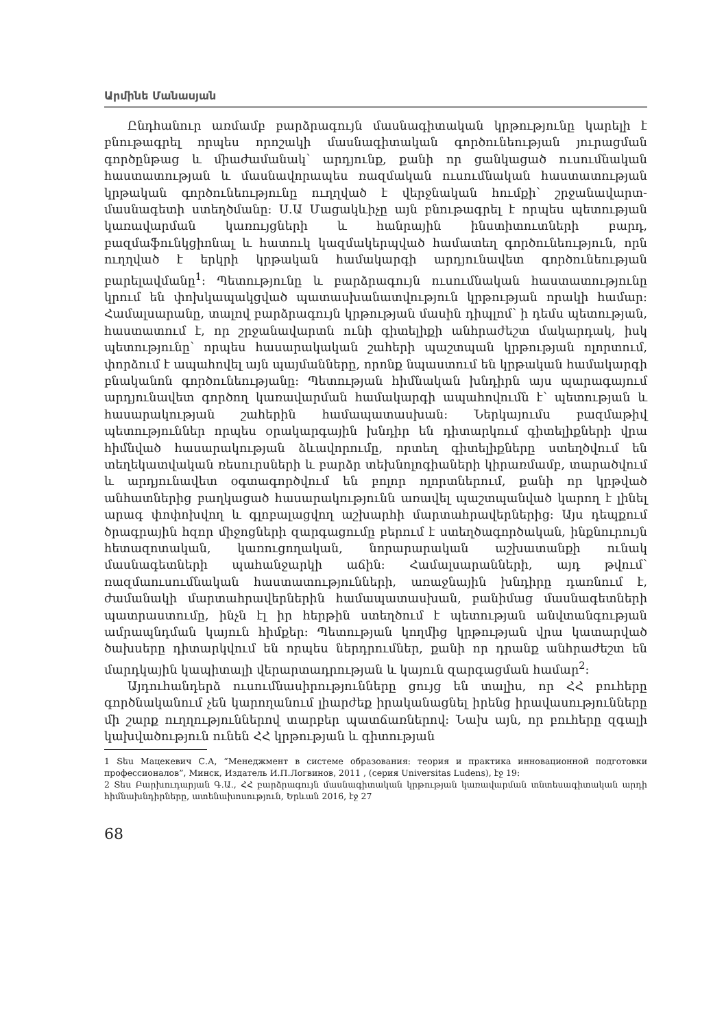Արմինե Մանասյան
Ընդհանուր առմամբ բարձրագույն մասնագիտական կրթությունը կարելի է բնութագրել որպես որոշակի մասնագիտական գործունեության յուրացման գործընթաց և միաժամանակ՝ արդյունք, քանի որ ցանկացած ուսումնական հաստատության և մասնավորապես ռազմական ուսումնական հաստատության կրթական գործունեությունը ուղղված է վերջնական հումքի՝ շրջանավարտ-մասնագետի ստեղծմանը: Ս.Ա Մացակևիչը այն բնութագրել է որպես պետության կառավարման կառույցների և հանրային ինստիտուտների բարդ, բազմաֆունկցիոնալ և հատուկ կազմակերպված համատեղ գործունեություն, որն ուղղված է երկրի կրթական համակարգի արդյունավետ գործունեության բարելավմանը<sup>1</sup>: Պետությունը և բարձրագույն ուսումնական հաստատությունը կրում են փոխկապակցված պատասխանատվություն կրթության որակի համար: Համալսարանը, տալով բարձրագույն կրթության մասին դիպլոմ՝ ի դեմս պետության, հաստատում է, որ շրջանավարտն ունի գիտելիքի անհրաժեշտ մակարդակ, իսկ պետությունը՝ որպես հասարակական շահերի պաշտպան կրթության ոլորտում, փորձում է ապահովել այն պայմանները, որոնք նպաստում են կրթական համակարգի բնականոն գործունեությանը: Պետության հիմնական խնդիրն այս պարագայում արդյունավետ գործող կառավարման համակարգի ապահովումն է՝ պետության և հասարակության շահերին համապատասխան: Ներկայումս բազմաթիվ պետություններ որպես օրակարգային խնդիր են դիտարկում գիտելիքների վրա հիմնված հասարակության ձևավորումը, որտեղ գիտելիքները ստեղծվում են տեղեկատվական ռեսուրսների և բարձր տեխնոլոգիաների կիրառմամբ, տարածվում և արդյունավետ օգտագործվում են բոլոր ոլորտներում, քանի որ կրթված անհատներից բաղկացած հասարակությունն առավել պաշտպանված կարող է լինել արագ փոփոխվող և գլոբալացվող աշխարհի մարտահրավերներից: Այս դեպքում ծրագրային հզոր միջոցների զարգացումը բերում է ստեղծագործական, ինքնուրույն հետազոտական, կառուցողական, նորարարական աշխատանքի ունակ մասնագետների պահանջարկի աճին: Համալսարանների, այդ թվում՝ ռազմաուսումնական հաստատությունների, առաջնային խնդիրը դառնում է, ժամանակի մարտահրավերներին համապատասխան, բանիմաց մասնագետների պատրաստումը, ինչն էլ իր հերթին ստեղծում է պետության անվտանգության ամրապնդման կայուն հիմքեր: Պետության կողմից կրթության վրա կատարված ծախսերը դիտարկվում են որպես ներդրումներ, քանի որ դրանք անհրաժեշտ են մարդկային կապիտալի վերարտադրության և կայուն զարգացման համար<sup>2</sup>:
Այդուհանդերձ ուսումնասիրությունները ցույց են տալիս, որ ՀՀ բուհերը գործնականում չեն կարողանում լիարժեք իրականացնել իրենց իրավասությունները մի շարք ուղղություններով տարբեր պատճառներով: Նախ այն, որ բուհերը զգալի կախվածություն ունեն ՀՀ կրթության և գիտության
1 Տես Мацекевич С.А, “Менеджмент в системе образования: теория и практика инновационной подготовки профессионалов”, Минск, Издатель И.П.Логвинов, 2011 , (серия Universitas Ludens), էջ 19:
2 Տես Բարխուդարյան Գ.Ա., ՀՀ բարձրագույն մասնագիտական կրթության կառավարման տնտեսագիտական արդի հիմնախնդիրները, ատենախոսություն, Երևան 2016, էջ 27
68